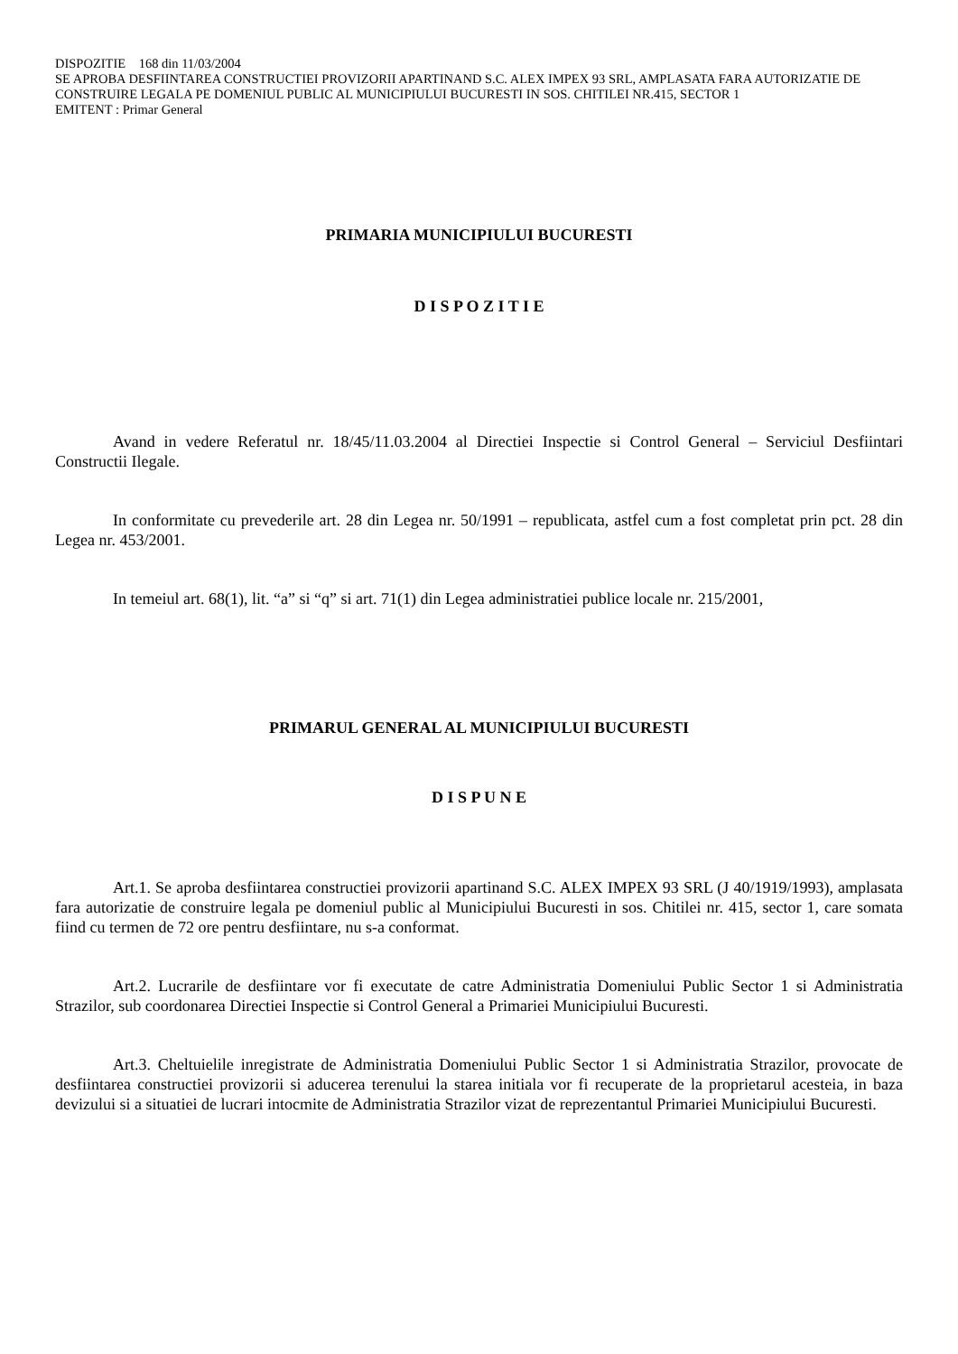DISPOZITIE 168 din 11/03/2004
SE APROBA DESFIINTAREA CONSTRUCTIEI PROVIZORII APARTINAND S.C. ALEX IMPEX 93 SRL, AMPLASATA FARA AUTORIZATIE DE CONSTRUIRE LEGALA PE DOMENIUL PUBLIC AL MUNICIPIULUI BUCURESTI IN SOS. CHITILEI NR.415, SECTOR 1
EMITENT : Primar General
PRIMARIA MUNICIPIULUI BUCURESTI
D I S P O Z I T I E
Avand in vedere Referatul nr. 18/45/11.03.2004 al Directiei Inspectie si Control General – Serviciul Desfiintari Constructii Ilegale.
In conformitate cu prevederile art. 28 din Legea nr. 50/1991 – republicata, astfel cum a fost completat prin pct. 28 din Legea nr. 453/2001.
In temeiul art. 68(1), lit. “a” si “q” si art. 71(1) din Legea administratiei publice locale nr. 215/2001,
PRIMARUL GENERAL AL MUNICIPIULUI BUCURESTI
D I S P U N E
Art.1. Se aproba desfiintarea constructiei provizorii apartinand S.C. ALEX IMPEX 93 SRL (J 40/1919/1993), amplasata fara autorizatie de construire legala pe domeniul public al Municipiului Bucuresti in sos. Chitilei nr. 415, sector 1, care somata fiind cu termen de 72 ore pentru desfiintare, nu s-a conformat.
Art.2. Lucrarile de desfiintare vor fi executate de catre Administratia Domeniului Public Sector 1 si Administratia Strazilor, sub coordonarea Directiei Inspectie si Control General a Primariei Municipiului Bucuresti.
Art.3. Cheltuielile inregistrate de Administratia Domeniului Public Sector 1 si Administratia Strazilor, provocate de desfiintarea constructiei provizorii si aducerea terenului la starea initiala vor fi recuperate de la proprietarul acesteia, in baza devizului si a situatiei de lucrari intocmite de Administratia Strazilor vizat de reprezentantul Primariei Municipiului Bucuresti.